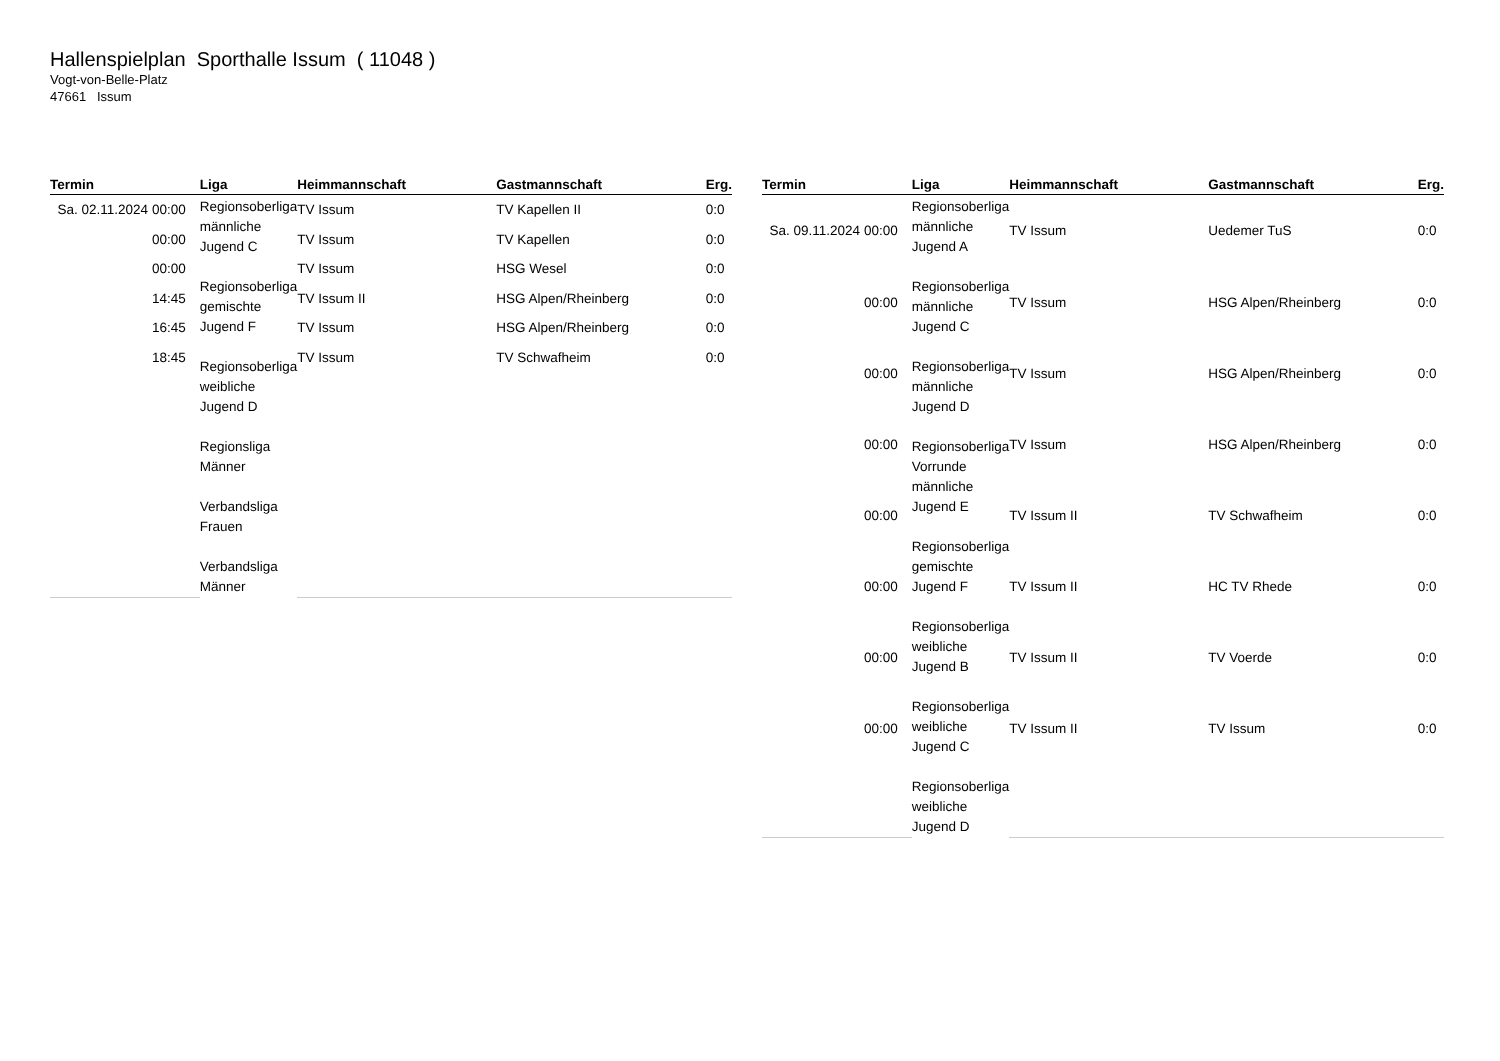Hallenspielplan Sporthalle Issum ( 11048 )
Vogt-von-Belle-Platz
47661 Issum
| Termin | Liga | Heimmannschaft | Gastmannschaft | Erg. |
| --- | --- | --- | --- | --- |
| Sa. 02.11.2024 00:00 | Regionsoberliga männliche Jugend C Regionsoberliga gemischte Jugend F Regionsoberliga weibliche Jugend D Regionsliga Männer Verbandsliga Frauen Verbandsliga Männer | TV Issum | TV Kapellen II | 0:0 |
| 00:00 | | TV Issum | TV Kapellen | 0:0 |
| 00:00 | | TV Issum | HSG Wesel | 0:0 |
| 14:45 | | TV Issum II | HSG Alpen/Rheinberg | 0:0 |
| 16:45 | | TV Issum | HSG Alpen/Rheinberg | 0:0 |
| 18:45 | | TV Issum | TV Schwafheim | 0:0 |
| Termin | Liga | Heimmannschaft | Gastmannschaft | Erg. |
| --- | --- | --- | --- | --- |
| Sa. 09.11.2024 00:00 | Regionsoberliga männliche Jugend A Regionsoberliga männliche Jugend C Regionsoberliga männliche Jugend D Regionsoberliga Vorrunde männliche Jugend E Regionsoberliga gemischte Jugend F Regionsoberliga weibliche Jugend B Regionsoberliga weibliche Jugend C Regionsoberliga weibliche Jugend D | TV Issum | Uedemer TuS | 0:0 |
| 00:00 | | TV Issum | HSG Alpen/Rheinberg | 0:0 |
| 00:00 | | TV Issum | HSG Alpen/Rheinberg | 0:0 |
| 00:00 | | TV Issum | HSG Alpen/Rheinberg | 0:0 |
| 00:00 | | TV Issum II | TV Schwafheim | 0:0 |
| 00:00 | | TV Issum II | HC TV Rhede | 0:0 |
| 00:00 | | TV Issum II | TV Voerde | 0:0 |
| 00:00 | | TV Issum II | TV Issum | 0:0 |